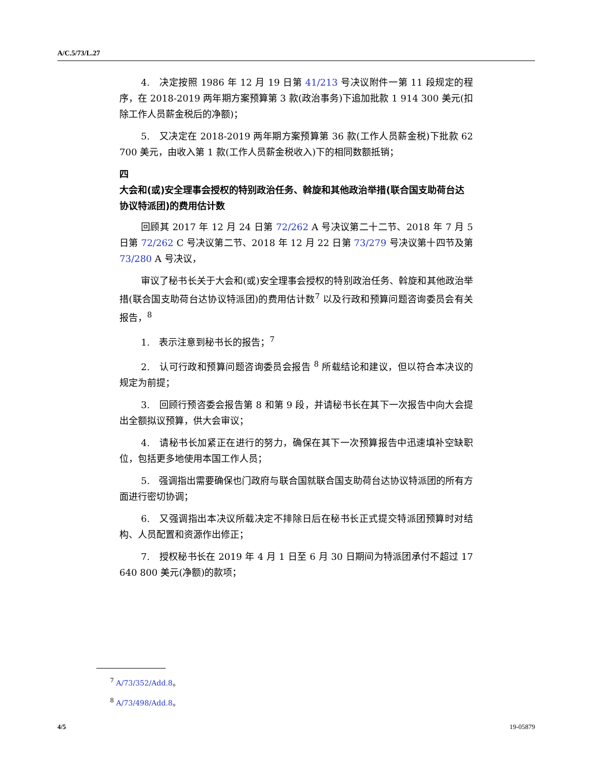A/C.5/73/L.27
4.　决定按照 1986 年 12 月 19 日第 41/213 号决议附件一第 11 段规定的程序，在 2018-2019 两年期方案预算第 3 款(政治事务)下追加批款 1 914 300 美元(扣除工作人员薪金税后的净额)；
5.　又决定在 2018-2019 两年期方案预算第 36 款(工作人员薪金税)下批款 62 700 美元，由收入第 1 款(工作人员薪金税收入)下的相同数额抵销；
四
大会和(或)安全理事会授权的特别政治任务、斡旋和其他政治举措(联合国支助荷台达协议特派团)的费用估计数
回顾其 2017 年 12 月 24 日第 72/262 A 号决议第二十二节、2018 年 7 月 5 日第 72/262 C 号决议第二节、2018 年 12 月 22 日第 73/279 号决议第十四节及第 73/280 A 号决议，
审议了秘书长关于大会和(或)安全理事会授权的特别政治任务、斡旋和其他政治举措(联合国支助荷台达协议特派团)的费用估计数<sup>7</sup> 以及行政和预算问题咨询委员会有关报告，<sup>8</sup>
1.　表示注意到秘书长的报告；<sup>7</sup>
2.　认可行政和预算问题咨询委员会报告 <sup>8</sup> 所载结论和建议，但以符合本决议的规定为前提；
3.　回顾行预咨委会报告第 8 和第 9 段，并请秘书长在其下一次报告中向大会提出全额拟议预算，供大会审议；
4.　请秘书长加紧正在进行的努力，确保在其下一次预算报告中迅速填补空缺职位，包括更多地使用本国工作人员；
5.　强调指出需要确保也门政府与联合国就联合国支助荷台达协议特派团的所有方面进行密切协调；
6.　又强调指出本决议所载决定不排除日后在秘书长正式提交特派团预算时对结构、人员配置和资源作出修正；
7.　授权秘书长在 2019 年 4 月 1 日至 6 月 30 日期间为特派团承付不超过 17 640 800 美元(净额)的款项；
<sup>7</sup> A/73/352/Add.8。
<sup>8</sup> A/73/498/Add.8。
4/5 19-05879